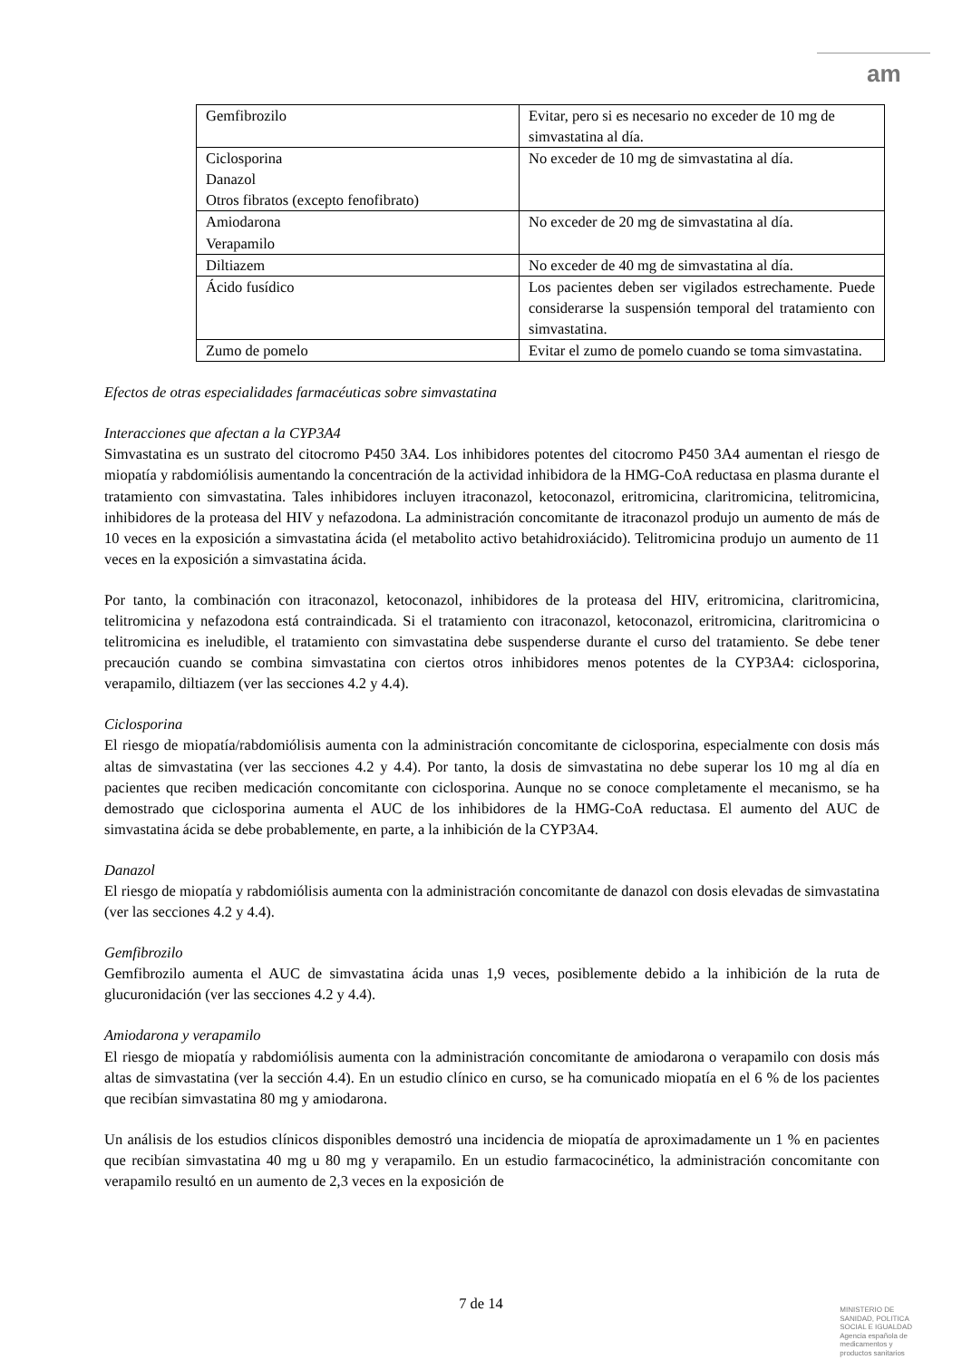am
| Gemfibrozilo | Evitar, pero si es necesario no exceder de 10 mg de simvastatina al día. |
| Ciclosporina Danazol Otros fibratos (excepto fenofibrato) | No exceder de 10 mg de simvastatina al día. |
| Amiodarona Verapamilo | No exceder de 20 mg de simvastatina al día. |
| Diltiazem | No exceder de 40 mg de simvastatina al día. |
| Ácido fusídico | Los pacientes deben ser vigilados estrechamente. Puede considerarse la suspensión temporal del tratamiento con simvastatina. |
| Zumo de pomelo | Evitar el zumo de pomelo cuando se toma simvastatina. |
Efectos de otras especialidades farmacéuticas sobre simvastatina
Interacciones que afectan a la CYP3A4
Simvastatina es un sustrato del citocromo P450 3A4. Los inhibidores potentes del citocromo P450 3A4 aumentan el riesgo de miopatía y rabdomiólisis aumentando la concentración de la actividad inhibidora de la HMG-CoA reductasa en plasma durante el tratamiento con simvastatina. Tales inhibidores incluyen itraconazol, ketoconazol, eritromicina, claritromicina, telitromicina, inhibidores de la proteasa del HIV y nefazodona. La administración concomitante de itraconazol produjo un aumento de más de 10 veces en la exposición a simvastatina ácida (el metabolito activo betahidroxiácido). Telitromicina produjo un aumento de 11 veces en la exposición a simvastatina ácida.
Por tanto, la combinación con itraconazol, ketoconazol, inhibidores de la proteasa del HIV, eritromicina, claritromicina, telitromicina y nefazodona está contraindicada. Si el tratamiento con itraconazol, ketoconazol, eritromicina, claritromicina o telitromicina es ineludible, el tratamiento con simvastatina debe suspenderse durante el curso del tratamiento. Se debe tener precaución cuando se combina simvastatina con ciertos otros inhibidores menos potentes de la CYP3A4: ciclosporina, verapamilo, diltiazem (ver las secciones 4.2 y 4.4).
Ciclosporina
El riesgo de miopatía/rabdomiólisis aumenta con la administración concomitante de ciclosporina, especialmente con dosis más altas de simvastatina (ver las secciones 4.2 y 4.4). Por tanto, la dosis de simvastatina no debe superar los 10 mg al día en pacientes que reciben medicación concomitante con ciclosporina. Aunque no se conoce completamente el mecanismo, se ha demostrado que ciclosporina aumenta el AUC de los inhibidores de la HMG-CoA reductasa. El aumento del AUC de simvastatina ácida se debe probablemente, en parte, a la inhibición de la CYP3A4.
Danazol
El riesgo de miopatía y rabdomiólisis aumenta con la administración concomitante de danazol con dosis elevadas de simvastatina (ver las secciones 4.2 y 4.4).
Gemfibrozilo
Gemfibrozilo aumenta el AUC de simvastatina ácida unas 1,9 veces, posiblemente debido a la inhibición de la ruta de glucuronidación (ver las secciones 4.2 y 4.4).
Amiodarona y verapamilo
El riesgo de miopatía y rabdomiólisis aumenta con la administración concomitante de amiodarona o verapamilo con dosis más altas de simvastatina (ver la sección 4.4). En un estudio clínico en curso, se ha comunicado miopatía en el 6 % de los pacientes que recibían simvastatina 80 mg y amiodarona.
Un análisis de los estudios clínicos disponibles demostró una incidencia de miopatía de aproximadamente un 1 % en pacientes que recibían simvastatina 40 mg u 80 mg y verapamilo. En un estudio farmacocinético, la administración concomitante con verapamilo resultó en un aumento de 2,3 veces en la exposición de
7 de 14
MINISTERIO DE
SANIDAD, POLITICA
SOCIAL E IGUALDAD
Agencia española de
medicamentos y
productos sanitarios